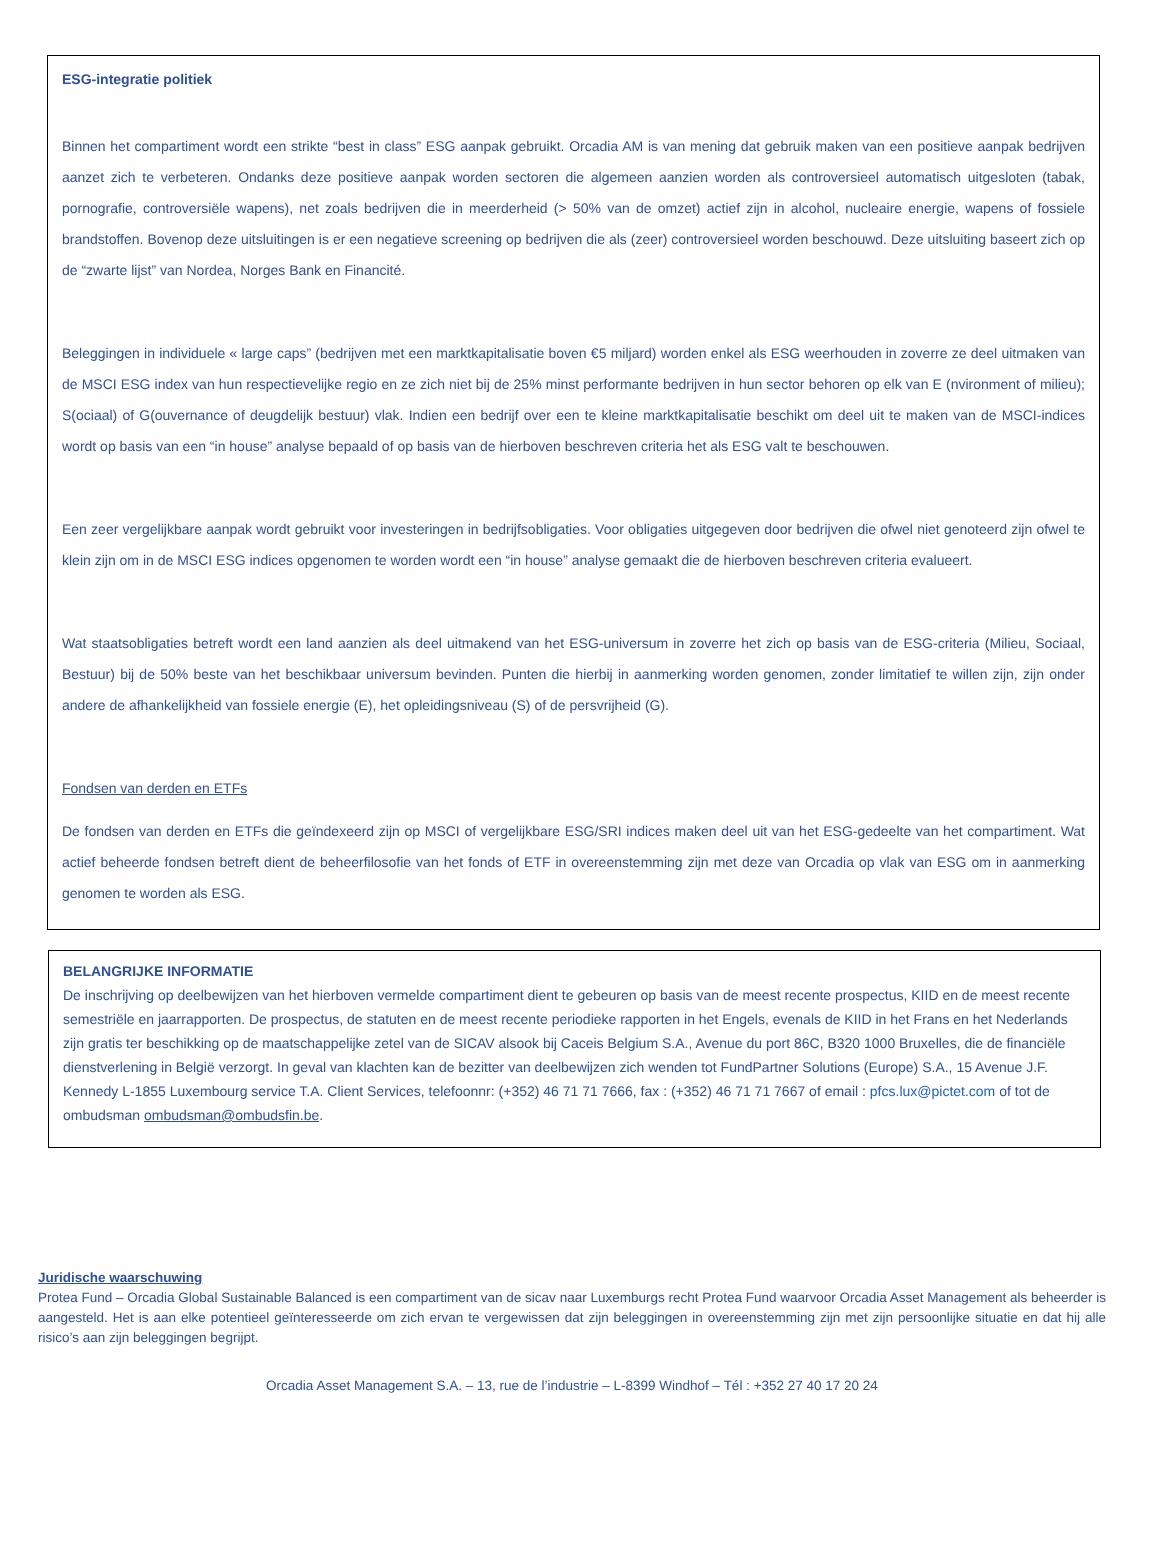ESG-integratie politiek
Binnen het compartiment wordt een strikte “best in class” ESG aanpak gebruikt. Orcadia AM is van mening dat gebruik maken van een positieve aanpak bedrijven aanzet zich te verbeteren. Ondanks deze positieve aanpak worden sectoren die algemeen aanzien worden als controversieel automatisch uitgesloten (tabak, pornografie, controversiële wapens), net zoals bedrijven die in meerderheid (> 50% van de omzet) actief zijn in alcohol, nucleaire energie, wapens of fossiele brandstoffen. Bovenop deze uitsluitingen is er een negatieve screening op bedrijven die als (zeer) controversieel worden beschouwd. Deze uitsluiting baseert zich op de “zwarte lijst” van Nordea, Norges Bank en Financité.
Beleggingen in individuele « large caps” (bedrijven met een marktkapitalisatie boven €5 miljard) worden enkel als ESG weerhouden in zoverre ze deel uitmaken van de MSCI ESG index van hun respectievelijke regio en ze zich niet bij de 25% minst performante bedrijven in hun sector behoren op elk van E (nvironment of milieu); S(ociaal) of G(ouvernance of deugdelijk bestuur) vlak. Indien een bedrijf over een te kleine marktkapitalisatie beschikt om deel uit te maken van de MSCI-indices wordt op basis van een “in house” analyse bepaald of op basis van de hierboven beschreven criteria het als ESG valt te beschouwen.
Een zeer vergelijkbare aanpak wordt gebruikt voor investeringen in bedrijfsobligaties. Voor obligaties uitgegeven door bedrijven die ofwel niet genoteerd zijn ofwel te klein zijn om in de MSCI ESG indices opgenomen te worden wordt een “in house” analyse gemaakt die de hierboven beschreven criteria evalueert.
Wat staatsobligaties betreft wordt een land aanzien als deel uitmakend van het ESG-universum in zoverre het zich op basis van de ESG-criteria (Milieu, Sociaal, Bestuur) bij de 50% beste van het beschikbaar universum bevinden. Punten die hierbij in aanmerking worden genomen, zonder limitatief te willen zijn, zijn onder andere de afhankelijkheid van fossiele energie (E), het opleidingsniveau (S) of de persvrijheid (G).
Fondsen van derden en ETFs
De fondsen van derden en ETFs die geïndexeerd zijn op MSCI of vergelijkbare ESG/SRI indices maken deel uit van het ESG-gedeelte van het compartiment. Wat actief beheerde fondsen betreft dient de beheerfilosofie van het fonds of ETF in overeenstemming zijn met deze van Orcadia op vlak van ESG om in aanmerking genomen te worden als ESG.
BELANGRIJKE INFORMATIE
De inschrijving op deelbewijzen van het hierboven vermelde compartiment dient te gebeuren op basis van de meest recente prospectus, KIID en de meest recente semestriële en jaarrapporten. De prospectus, de statuten en de meest recente periodieke rapporten in het Engels, evenals de KIID in het Frans en het Nederlands zijn gratis ter beschikking op de maatschappelijke zetel van de SICAV alsook bij Caceis Belgium S.A., Avenue du port 86C, B320 1000 Bruxelles, die de financiële dienstverlening in België verzorgt. In geval van klachten kan de bezitter van deelbewijzen zich wenden tot FundPartner Solutions (Europe) S.A., 15 Avenue J.F. Kennedy L-1855 Luxembourg service T.A. Client Services, telefoonnr: (+352) 46 71 71 7666, fax : (+352) 46 71 71 7667 of email : pfcs.lux@pictet.com of tot de ombudsman ombudsman@ombudsfin.be.
Juridische waarschuwing
Protea Fund – Orcadia Global Sustainable Balanced is een compartiment van de sicav naar Luxemburgs recht Protea Fund waarvoor Orcadia Asset Management als beheerder is aangesteld. Het is aan elke potentieel geïnteresseerde om zich ervan te vergewissen dat zijn beleggingen in overeenstemming zijn met zijn persoonlijke situatie en dat hij alle risico’s aan zijn beleggingen begrijpt.
Orcadia Asset Management S.A. – 13, rue de l’industrie – L-8399 Windhof – Tél : +352 27 40 17 20 24